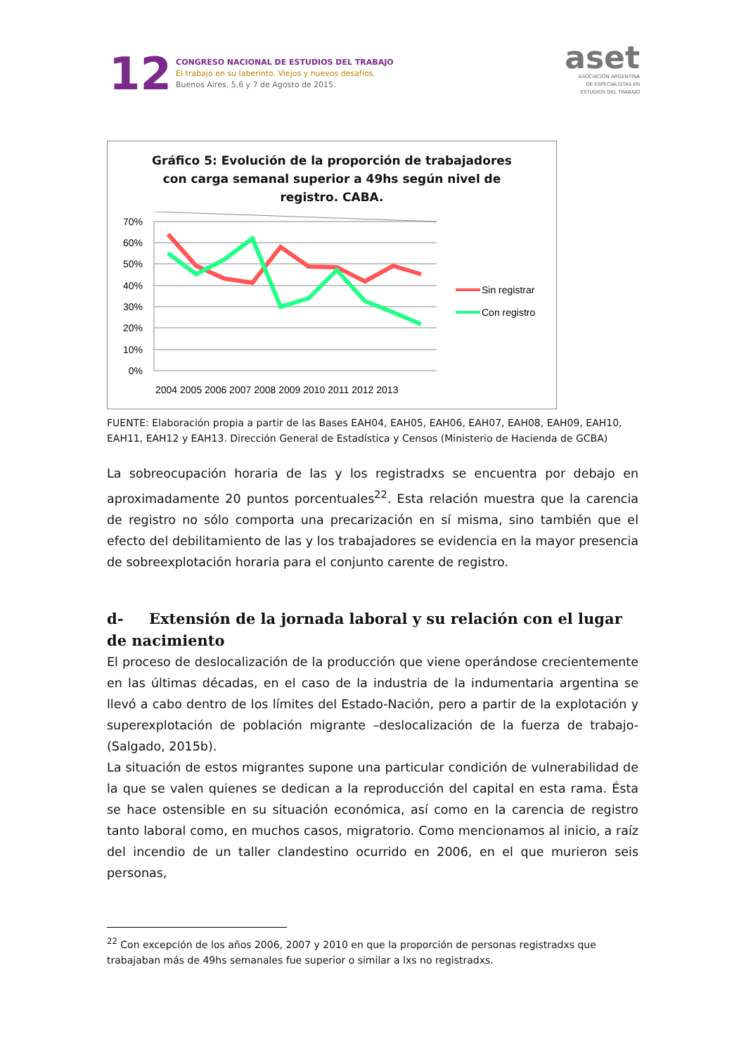12
CONGRESO NACIONAL DE ESTUDIOS DEL TRABAJO
El trabajo en su laberinto. Viejos y nuevos desafíos.
Buenos Aires, 5,6 y 7 de Agosto de 2015.
aset
ASOCIACIÓN ARGENTINA
DE ESPECIALISTAS EN
ESTUDIOS DEL TRABAJO
Gráfico 5: Evolución de la proporción de trabajadores
con carga semanal superior a 49hs según nivel de
registro. CABA.
70%
60%
50%
40%
30%
20%
10%
0%
2004 2005 2006 2007 2008 2009 2010 2011 2012 2013
Sin registrar
Con registro
FUENTE: Elaboración propia a partir de las Bases EAH04, EAH05, EAH06, EAH07, EAH08, EAH09, EAH10, EAH11, EAH12 y EAH13. Dirección General de Estadística y Censos (Ministerio de Hacienda de GCBA)
La sobreocupación horaria de las y los registradxs se encuentra por debajo en aproximadamente 20 puntos porcentuales<sup>22</sup>. Esta relación muestra que la carencia de registro no sólo comporta una precarización en sí misma, sino también que el efecto del debilitamiento de las y los trabajadores se evidencia en la mayor presencia de sobreexplotación horaria para el conjunto carente de registro.
d- Extensión de la jornada laboral y su relación con el lugar de nacimiento
El proceso de deslocalización de la producción que viene operándose crecientemente en las últimas décadas, en el caso de la industria de la indumentaria argentina se llevó a cabo dentro de los límites del Estado-Nación, pero a partir de la explotación y superexplotación de población migrante –deslocalización de la fuerza de trabajo- (Salgado, 2015b).
La situación de estos migrantes supone una particular condición de vulnerabilidad de la que se valen quienes se dedican a la reproducción del capital en esta rama. Ésta se hace ostensible en su situación económica, así como en la carencia de registro tanto laboral como, en muchos casos, migratorio. Como mencionamos al inicio, a raíz del incendio de un taller clandestino ocurrido en 2006, en el que murieron seis personas,
<sup>22</sup> Con excepción de los años 2006, 2007 y 2010 en que la proporción de personas registradxs que trabajaban más de 49hs semanales fue superior o similar a lxs no registradxs.